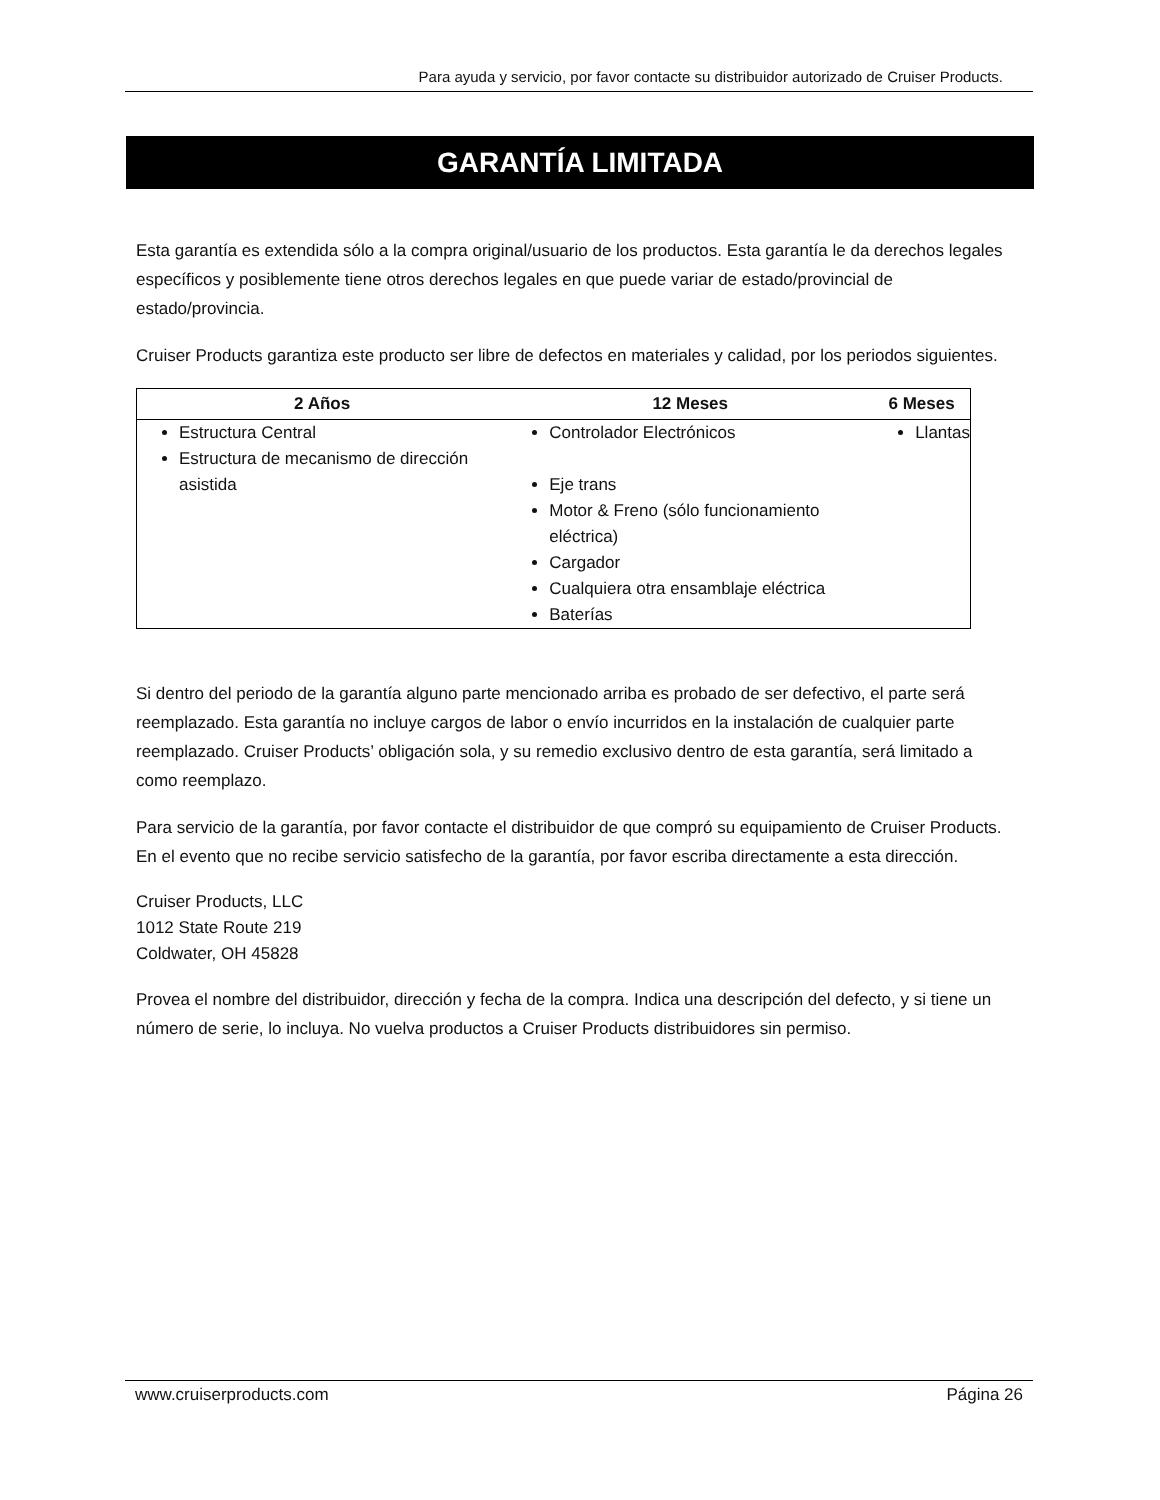Para ayuda y servicio, por favor contacte su distribuidor autorizado de Cruiser Products.
GARANTÍA LIMITADA
Esta garantía es extendida sólo a la compra original/usuario de los productos. Esta garantía le da derechos legales específicos y posiblemente tiene otros derechos legales en que puede variar de estado/provincial de estado/provincia.
Cruiser Products garantiza este producto ser libre de defectos en materiales y calidad, por los periodos siguientes.
| 2 Años | 12 Meses | 6 Meses |
| --- | --- | --- |
| Estructura Central Estructura de mecanismo de dirección asistida | Controlador Electrónicos Eje trans Motor & Freno (sólo funcionamiento eléctrica) Cargador Cualquiera otra ensamblaje eléctrica Baterías | Llantas |
Si dentro del periodo de la garantía alguno parte mencionado arriba es probado de ser defectivo, el parte será reemplazado. Esta garantía no incluye cargos de labor o envío incurridos en la instalación de cualquier parte reemplazado. Cruiser Products’ obligación sola, y su remedio exclusivo dentro de esta garantía, será limitado a como reemplazo.
Para servicio de la garantía, por favor contacte el distribuidor de que compró su equipamiento de Cruiser Products. En el evento que no recibe servicio satisfecho de la garantía, por favor escriba directamente a esta dirección.
Cruiser Products, LLC
1012 State Route 219
Coldwater, OH 45828
Provea el nombre del distribuidor, dirección y fecha de la compra. Indica una descripción del defecto, y si tiene un número de serie, lo incluya. No vuelva productos a Cruiser Products distribuidores sin permiso.
www.cruiserproducts.com Página 26